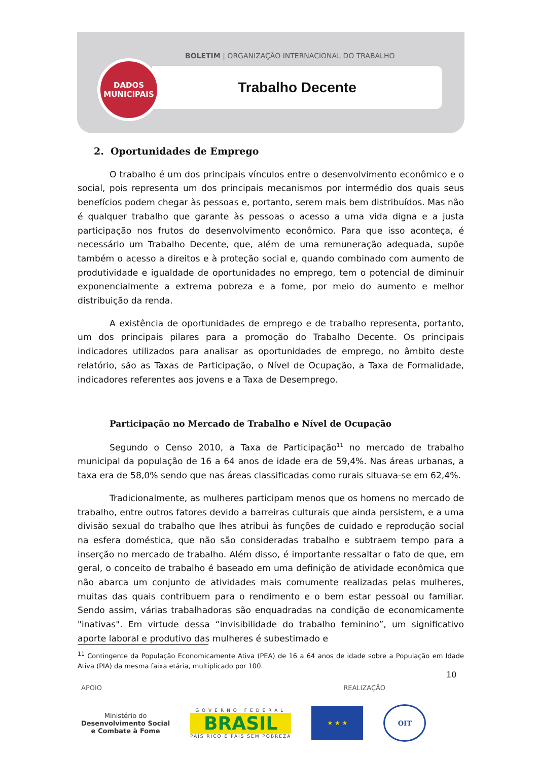BOLETIM | ORGANIZAÇÃO INTERNACIONAL DO TRABALHO
Trabalho Decente
DADOS
MUNICIPAIS
2. Oportunidades de Emprego
O trabalho é um dos principais vínculos entre o desenvolvimento econômico e o social, pois representa um dos principais mecanismos por intermédio dos quais seus benefícios podem chegar às pessoas e, portanto, serem mais bem distribuídos. Mas não é qualquer trabalho que garante às pessoas o acesso a uma vida digna e a justa participação nos frutos do desenvolvimento econômico. Para que isso aconteça, é necessário um Trabalho Decente, que, além de uma remuneração adequada, supõe também o acesso a direitos e à proteção social e, quando combinado com aumento de produtividade e igualdade de oportunidades no emprego, tem o potencial de diminuir exponencialmente a extrema pobreza e a fome, por meio do aumento e melhor distribuição da renda.
A existência de oportunidades de emprego e de trabalho representa, portanto, um dos principais pilares para a promoção do Trabalho Decente. Os principais indicadores utilizados para analisar as oportunidades de emprego, no âmbito deste relatório, são as Taxas de Participação, o Nível de Ocupação, a Taxa de Formalidade, indicadores referentes aos jovens e a Taxa de Desemprego.
Participação no Mercado de Trabalho e Nível de Ocupação
Segundo o Censo 2010, a Taxa de Participação<sup>11</sup> no mercado de trabalho municipal da população de 16 a 64 anos de idade era de 59,4%. Nas áreas urbanas, a taxa era de 58,0% sendo que nas áreas classificadas como rurais situava-se em 62,4%.
Tradicionalmente, as mulheres participam menos que os homens no mercado de trabalho, entre outros fatores devido a barreiras culturais que ainda persistem, e a uma divisão sexual do trabalho que lhes atribui às funções de cuidado e reprodução social na esfera doméstica, que não são consideradas trabalho e subtraem tempo para a inserção no mercado de trabalho. Além disso, é importante ressaltar o fato de que, em geral, o conceito de trabalho é baseado em uma definição de atividade econômica que não abarca um conjunto de atividades mais comumente realizadas pelas mulheres, muitas das quais contribuem para o rendimento e o bem estar pessoal ou familiar. Sendo assim, várias trabalhadoras são enquadradas na condição de economicamente "inativas". Em virtude dessa “invisibilidade do trabalho feminino”, um significativo aporte laboral e produtivo das mulheres é subestimado e
<sup>11</sup> Contingente da População Economicamente Ativa (PEA) de 16 a 64 anos de idade sobre a População em Idade Ativa (PIA) da mesma faixa etária, multiplicado por 100.
10
APOIO REALIZAÇÃO
Ministério do
Desenvolvimento Social
e Combate à Fome
GOVERNO FEDERAL
BRASIL
PAÍS RICO É PAÍS SEM POBREZA
★ ★ ★ OIT